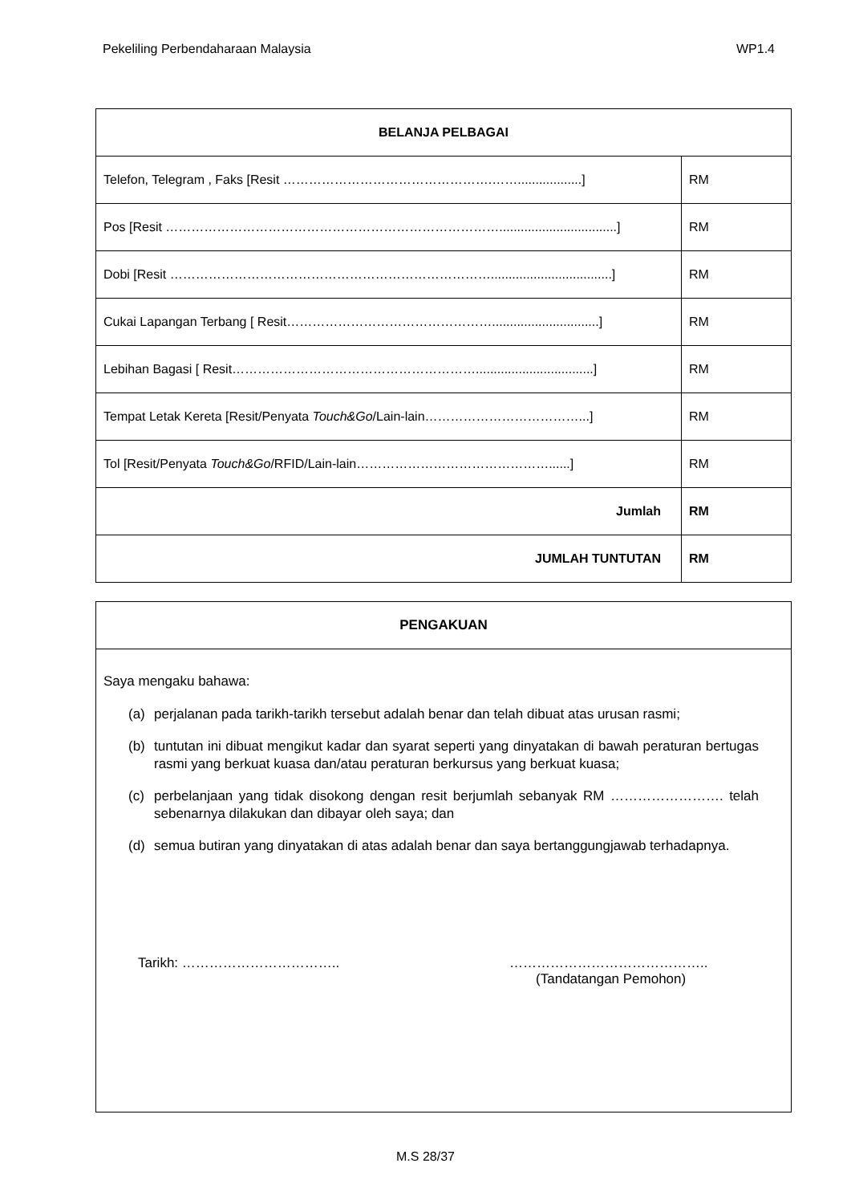Pekeliling Perbendaharaan Malaysia WP1.4
| BELANJA PELBAGAI | |
| --- | --- |
| Telefon, Telegram , Faks [Resit ………………………………………….……..................] | RM |
| Pos [Resit …………………………………………………………………….................................] | RM |
| Dobi [Resit …………………………………………………………………..................................] | RM |
| Cukai Lapangan Terbang [ Resit…………………………………………..............................] | RM |
| Lebihan Bagasi [ Resit………………………………………………….................................] | RM |
| Tempat Letak Kereta [Resit/Penyata Touch&Go /Lain-lain………………………………...] | RM |
| Tol [Resit/Penyata Touch&Go /RFID/Lain-lain………………………………………......] | RM |
| Jumlah | RM |
| JUMLAH TUNTUTAN | RM |
PENGAKUAN
Saya mengaku bahawa:
(a) perjalanan pada tarikh-tarikh tersebut adalah benar dan telah dibuat atas urusan rasmi;
(b) tuntutan ini dibuat mengikut kadar dan syarat seperti yang dinyatakan di bawah peraturan bertugas rasmi yang berkuat kuasa dan/atau peraturan berkursus yang berkuat kuasa;
(c) perbelanjaan yang tidak disokong dengan resit berjumlah sebanyak RM ……………………. telah sebenarnya dilakukan dan dibayar oleh saya; dan
(d) semua butiran yang dinyatakan di atas adalah benar dan saya bertanggungjawab terhadapnya.
Tarikh: …………………………….. ……………………………………..
(Tandatangan Pemohon)
M.S 28/37